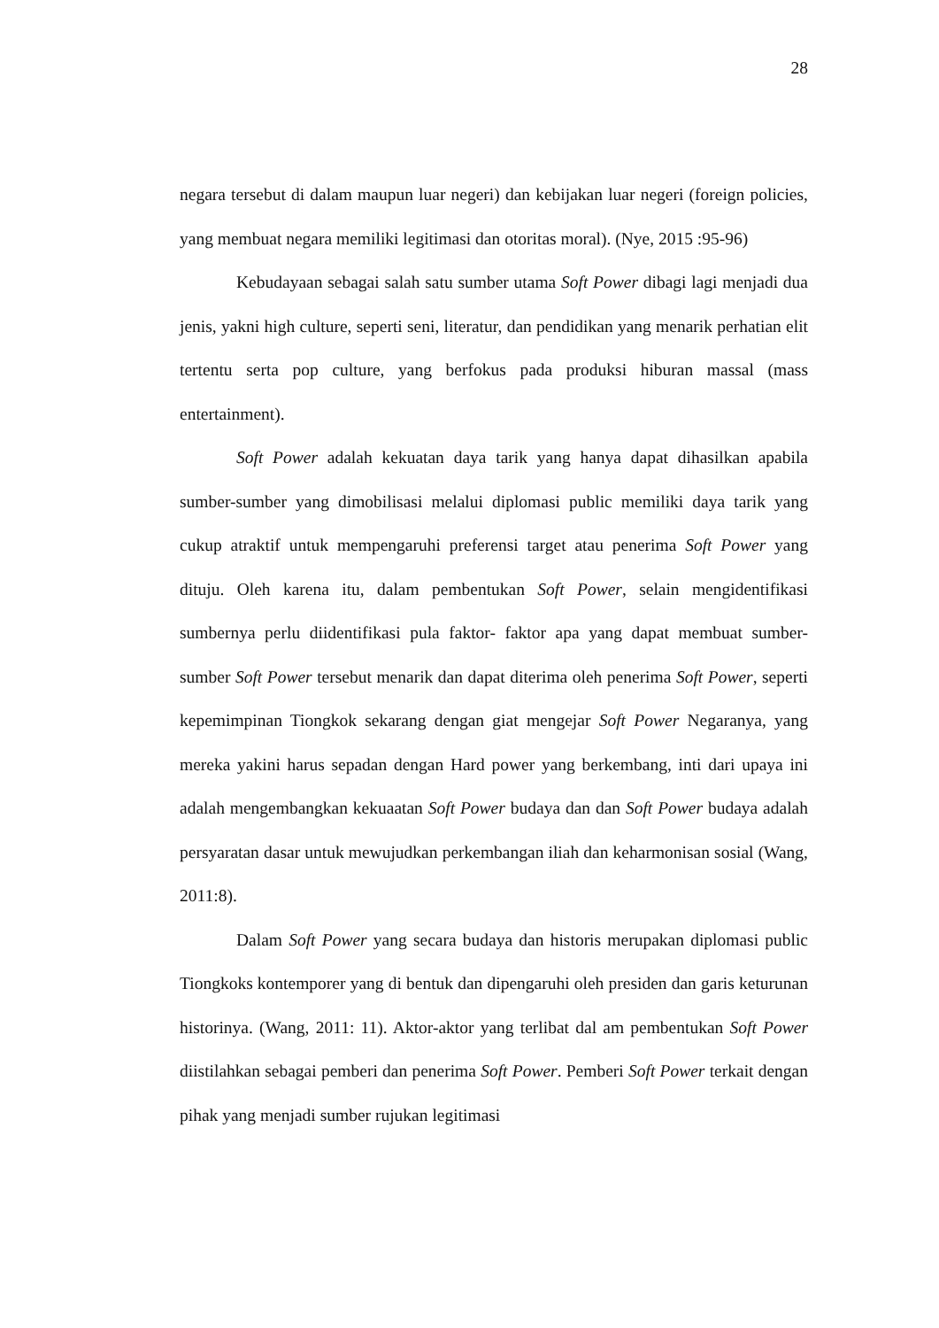28
negara tersebut di dalam maupun luar negeri) dan kebijakan luar negeri (foreign policies, yang membuat negara memiliki legitimasi dan otoritas moral). (Nye, 2015 :95-96)
Kebudayaan sebagai salah satu sumber utama Soft Power dibagi lagi menjadi dua jenis, yakni high culture, seperti seni, literatur, dan pendidikan yang menarik perhatian elit tertentu serta pop culture, yang berfokus pada produksi hiburan massal (mass entertainment).
Soft Power adalah kekuatan daya tarik yang hanya dapat dihasilkan apabila sumber-sumber yang dimobilisasi melalui diplomasi public memiliki daya tarik yang cukup atraktif untuk mempengaruhi preferensi target atau penerima Soft Power yang dituju. Oleh karena itu, dalam pembentukan Soft Power, selain mengidentifikasi sumbernya perlu diidentifikasi pula faktor- faktor apa yang dapat membuat sumber-sumber Soft Power tersebut menarik dan dapat diterima oleh penerima Soft Power, seperti kepemimpinan Tiongkok sekarang dengan giat mengejar Soft Power Negaranya, yang mereka yakini harus sepadan dengan Hard power yang berkembang, inti dari upaya ini adalah mengembangkan kekuaatan Soft Power budaya dan dan Soft Power budaya adalah persyaratan dasar untuk mewujudkan perkembangan iliah dan keharmonisan sosial (Wang, 2011:8).
Dalam Soft Power yang secara budaya dan historis merupakan diplomasi public Tiongkoks kontemporer yang di bentuk dan dipengaruhi oleh presiden dan garis keturunan historinya. (Wang, 2011: 11). Aktor-aktor yang terlibat dal am pembentukan Soft Power diistilahkan sebagai pemberi dan penerima Soft Power. Pemberi Soft Power terkait dengan pihak yang menjadi sumber rujukan legitimasi